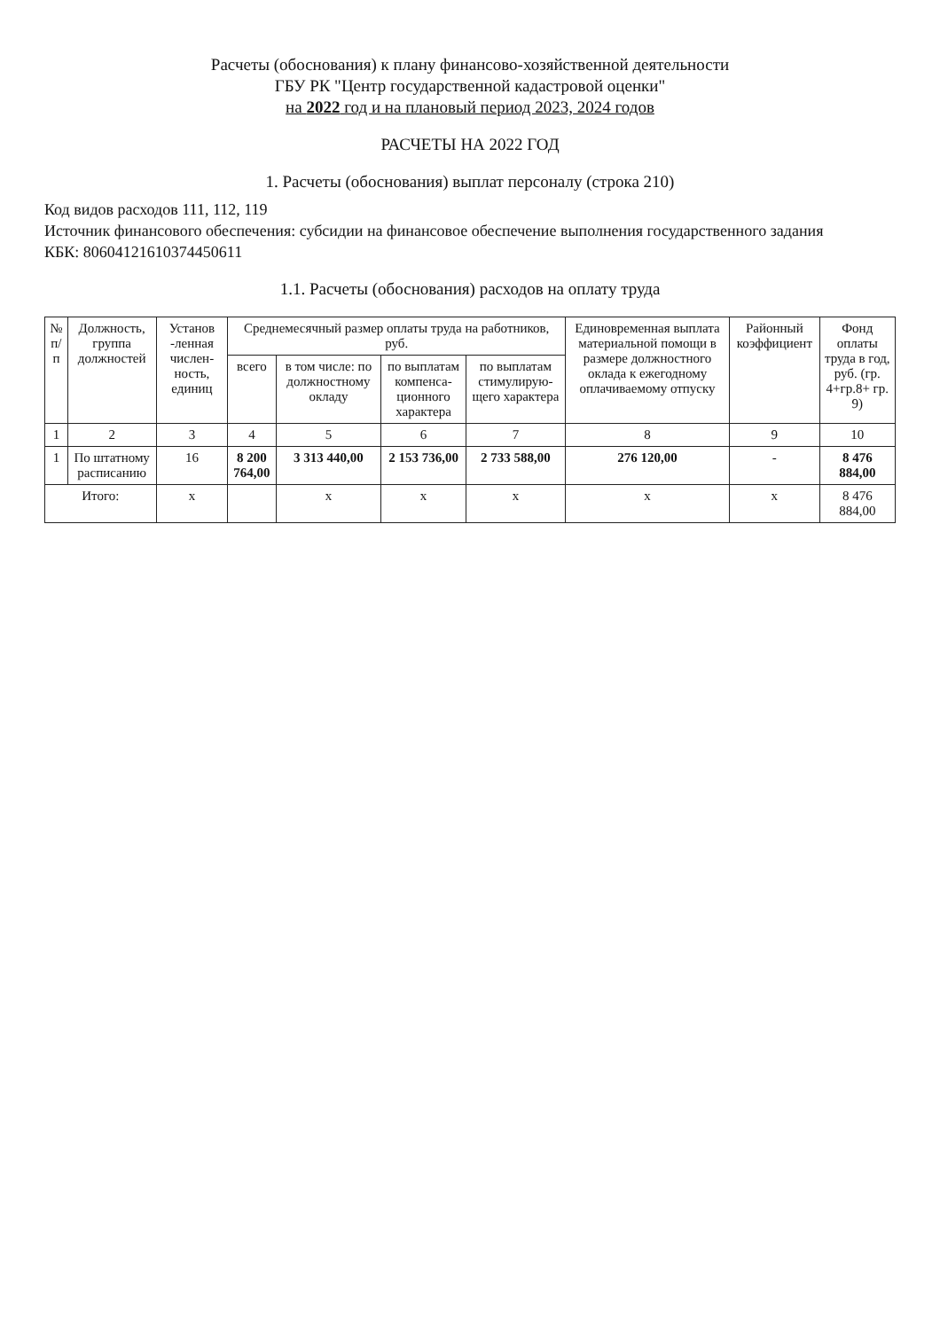Расчеты (обоснования) к плану финансово-хозяйственной деятельности
ГБУ РК "Центр государственной кадастровой оценки"
на 2022 год и на плановый период 2023, 2024 годов
РАСЧЕТЫ НА 2022 ГОД
1. Расчеты (обоснования) выплат персоналу (строка 210)
Код видов расходов 111, 112, 119
Источник финансового обеспечения: субсидии на финансовое обеспечение выполнения государственного задания
КБК: 80604121610374450611
1.1. Расчеты (обоснования) расходов на оплату труда
| № п/п | Должность, группа должностей | Установ -ленная числен-ность, единиц | Среднемесячный размер оплаты труда на работников, руб. | | | | Единовременная выплата материальной помощи в размере должностного оклада к ежегодному оплачиваемому отпуску | Районный коэффициент | Фонд оплаты труда в год, руб. (гр. 4+гр.8+ гр. 9) |
| --- | --- | --- | --- | --- | --- | --- | --- | --- | --- |
| | | | всего | в том числе: по должностному окладу | по выплатам компенса-ционного характера | по выплатам стимулирую-щего характера | | | |
| 1 | 2 | 3 | 4 | 5 | 6 | 7 | 8 | 9 | 10 |
| 1 | По штатному расписанию | 16 | 8 200 764,00 | 3 313 440,00 | 2 153 736,00 | 2 733 588,00 | 276 120,00 | - | 8 476 884,00 |
| Итого: | | х | | х | х | х | х | х | 8 476 884,00 |